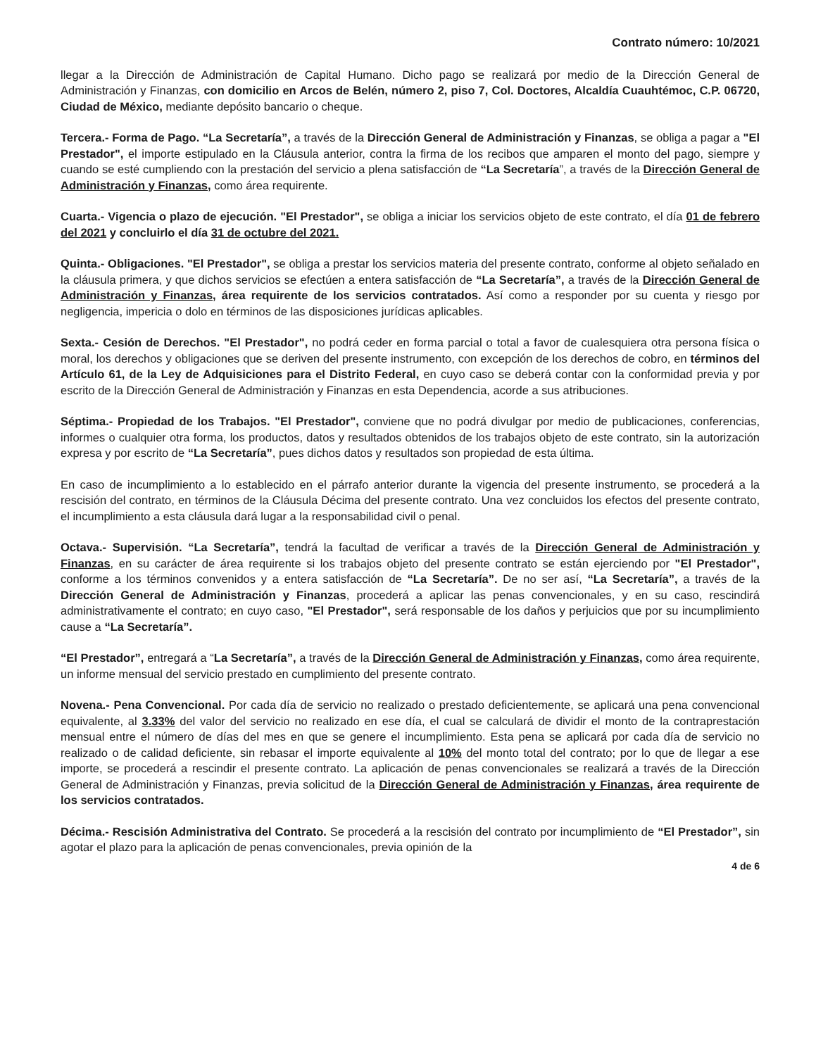Contrato número: 10/2021
llegar a la Dirección de Administración de Capital Humano. Dicho pago se realizará por medio de la Dirección General de Administración y Finanzas, con domicilio en Arcos de Belén, número 2, piso 7, Col. Doctores, Alcaldía Cuauhtémoc, C.P. 06720, Ciudad de México, mediante depósito bancario o cheque.
Tercera.- Forma de Pago. “La Secretaría”, a través de la Dirección General de Administración y Finanzas, se obliga a pagar a "El Prestador", el importe estipulado en la Cláusula anterior, contra la firma de los recibos que amparen el monto del pago, siempre y cuando se esté cumpliendo con la prestación del servicio a plena satisfacción de “La Secretaría”, a través de la Dirección General de Administración y Finanzas, como área requirente.
Cuarta.- Vigencia o plazo de ejecución. "El Prestador", se obliga a iniciar los servicios objeto de este contrato, el día 01 de febrero del 2021 y concluirlo el día 31 de octubre del 2021.
Quinta.- Obligaciones. "El Prestador", se obliga a prestar los servicios materia del presente contrato, conforme al objeto señalado en la cláusula primera, y que dichos servicios se efectúen a entera satisfacción de “La Secretaría”, a través de la Dirección General de Administración y Finanzas, área requirente de los servicios contratados. Así como a responder por su cuenta y riesgo por negligencia, impericia o dolo en términos de las disposiciones jurídicas aplicables.
Sexta.- Cesión de Derechos. "El Prestador", no podrá ceder en forma parcial o total a favor de cualesquiera otra persona física o moral, los derechos y obligaciones que se deriven del presente instrumento, con excepción de los derechos de cobro, en términos del Artículo 61, de la Ley de Adquisiciones para el Distrito Federal, en cuyo caso se deberá contar con la conformidad previa y por escrito de la Dirección General de Administración y Finanzas en esta Dependencia, acorde a sus atribuciones.
Séptima.- Propiedad de los Trabajos. "El Prestador", conviene que no podrá divulgar por medio de publicaciones, conferencias, informes o cualquier otra forma, los productos, datos y resultados obtenidos de los trabajos objeto de este contrato, sin la autorización expresa y por escrito de “La Secretaría”, pues dichos datos y resultados son propiedad de esta última.
En caso de incumplimiento a lo establecido en el párrafo anterior durante la vigencia del presente instrumento, se procederá a la rescisión del contrato, en términos de la Cláusula Décima del presente contrato. Una vez concluidos los efectos del presente contrato, el incumplimiento a esta cláusula dará lugar a la responsabilidad civil o penal.
Octava.- Supervisión. “La Secretaría”, tendrá la facultad de verificar a través de la Dirección General de Administración y Finanzas, en su carácter de área requirente si los trabajos objeto del presente contrato se están ejerciendo por "El Prestador", conforme a los términos convenidos y a entera satisfacción de “La Secretaría”. De no ser así, “La Secretaría”, a través de la Dirección General de Administración y Finanzas, procederá a aplicar las penas convencionales, y en su caso, rescindirá administrativamente el contrato; en cuyo caso, "El Prestador", será responsable de los daños y perjuicios que por su incumplimiento cause a “La Secretaría”.
“El Prestador”, entregará a “La Secretaría”, a través de la Dirección General de Administración y Finanzas, como área requirente, un informe mensual del servicio prestado en cumplimiento del presente contrato.
Novena.- Pena Convencional. Por cada día de servicio no realizado o prestado deficientemente, se aplicará una pena convencional equivalente, al 3.33% del valor del servicio no realizado en ese día, el cual se calculará de dividir el monto de la contraprestación mensual entre el número de días del mes en que se genere el incumplimiento. Esta pena se aplicará por cada día de servicio no realizado o de calidad deficiente, sin rebasar el importe equivalente al 10% del monto total del contrato; por lo que de llegar a ese importe, se procederá a rescindir el presente contrato. La aplicación de penas convencionales se realizará a través de la Dirección General de Administración y Finanzas, previa solicitud de la Dirección General de Administración y Finanzas, área requirente de los servicios contratados.
Décima.- Rescisión Administrativa del Contrato. Se procederá a la rescisión del contrato por incumplimiento de “El Prestador”, sin agotar el plazo para la aplicación de penas convencionales, previa opinión de la
4 de 6